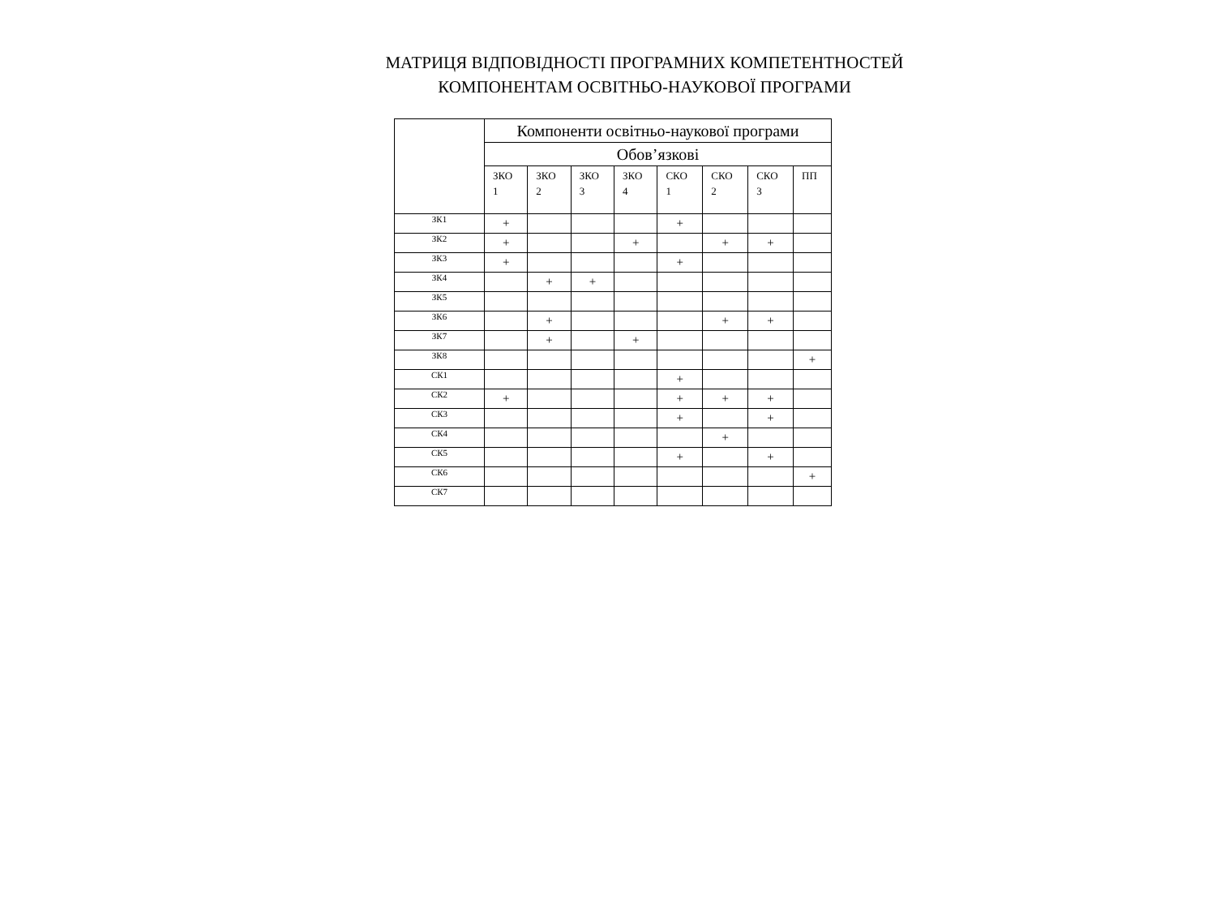МАТРИЦЯ ВІДПОВІДНОСТІ ПРОГРАМНИХ КОМПЕТЕНТНОСТЕЙ
КОМПОНЕНТАМ ОСВІТНЬО-НАУКОВОЇ ПРОГРАМИ
| | Компоненти освітньо-наукової програми | | | | | | | |
| --- | --- | --- | --- | --- | --- | --- | --- | --- |
| | Обов’язкові | | | | | | | |
| | ЗКО 1 | ЗКО 2 | ЗКО 3 | ЗКО 4 | СКО 1 | СКО 2 | СКО 3 | ПП |
| ЗК1 | + | | | | + | | | |
| ЗК2 | + | | | + | | + | + | |
| ЗК3 | + | | | | + | | | |
| ЗК4 | | + | + | | | | | |
| ЗК5 | | | | | | | | |
| ЗК6 | | + | | | | + | + | |
| ЗК7 | | + | | + | | | | |
| ЗК8 | | | | | | | | + |
| СК1 | | | | | + | | | |
| СК2 | + | | | | + | + | + | |
| СК3 | | | | | + | | + | |
| СК4 | | | | | | + | | |
| СК5 | | | | | + | | + | |
| СК6 | | | | | | | | + |
| СК7 | | | | | | | | |